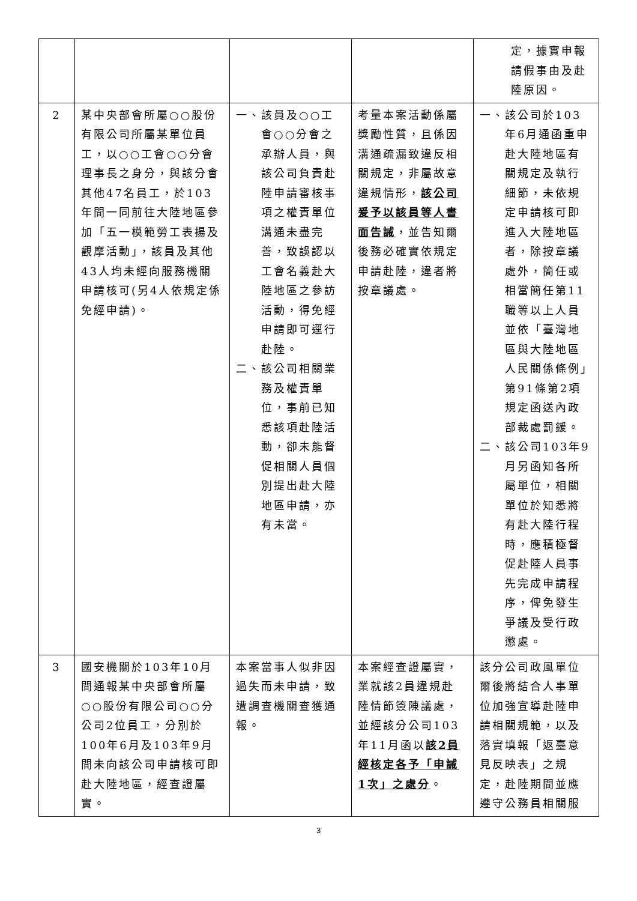| | | | | 定，據實申報請假事由及赴陸原因。 |
| 2 | 某中央部會所屬○○股份有限公司所屬某單位員工，以○○工會○○分會理事長之身分，與該分會其他47名員工，於103年間一同前往大陸地區參加「五一模範勞工表揚及觀摩活動」，該員及其他43人均未經向服務機關申請核可(另4人依規定係免經申請)。 | 一、該員及○○工會○○分會之承辦人員，與該公司負責赴陸申請審核事項之權責單位溝通未盡完善，致誤認以工會名義赴大陸地區之參訪活動，得免經申請即可逕行赴陸。 二、該公司相關業務及權責單位，事前已知悉該項赴陸活動，卻未能督促相關人員個別提出赴大陸地區申請，亦有未當。 | 考量本案活動係屬獎勵性質，且係因溝通疏漏致違反相關規定，非屬故意違規情形， 該公司爰予以該員等人書面告誡 ，並告知爾後務必確實依規定申請赴陸，違者將按章議處。 | 一、該公司於103年6月通函重申赴大陸地區有關規定及執行細節，未依規定申請核可即進入大陸地區者，除按章議處外，簡任或相當簡任第11職等以上人員並依「臺灣地區與大陸地區人民關係條例」第91條第2項規定函送內政部裁處罰鍰。 二、該公司103年9月另函知各所屬單位，相關單位於知悉將有赴大陸行程時，應積極督促赴陸人員事先完成申請程序，俾免發生爭議及受行政懲處。 |
| 3 | 國安機關於103年10月間通報某中央部會所屬○○股份有限公司○○分公司2位員工，分別於100年6月及103年9月間未向該公司申請核可即赴大陸地區，經查證屬實。 | 本案當事人似非因過失而未申請，致遭調查機關查獲通報。 | 本案經查證屬實，業就該2員違規赴陸情節簽陳議處，並經該分公司103年11月函以 該2員經核定各予「申誡1次」之處分 。 | 該分公司政風單位爾後將結合人事單位加強宣導赴陸申請相關規範，以及落實填報「返臺意見反映表」之規定，赴陸期間並應遵守公務員相關服 |
3